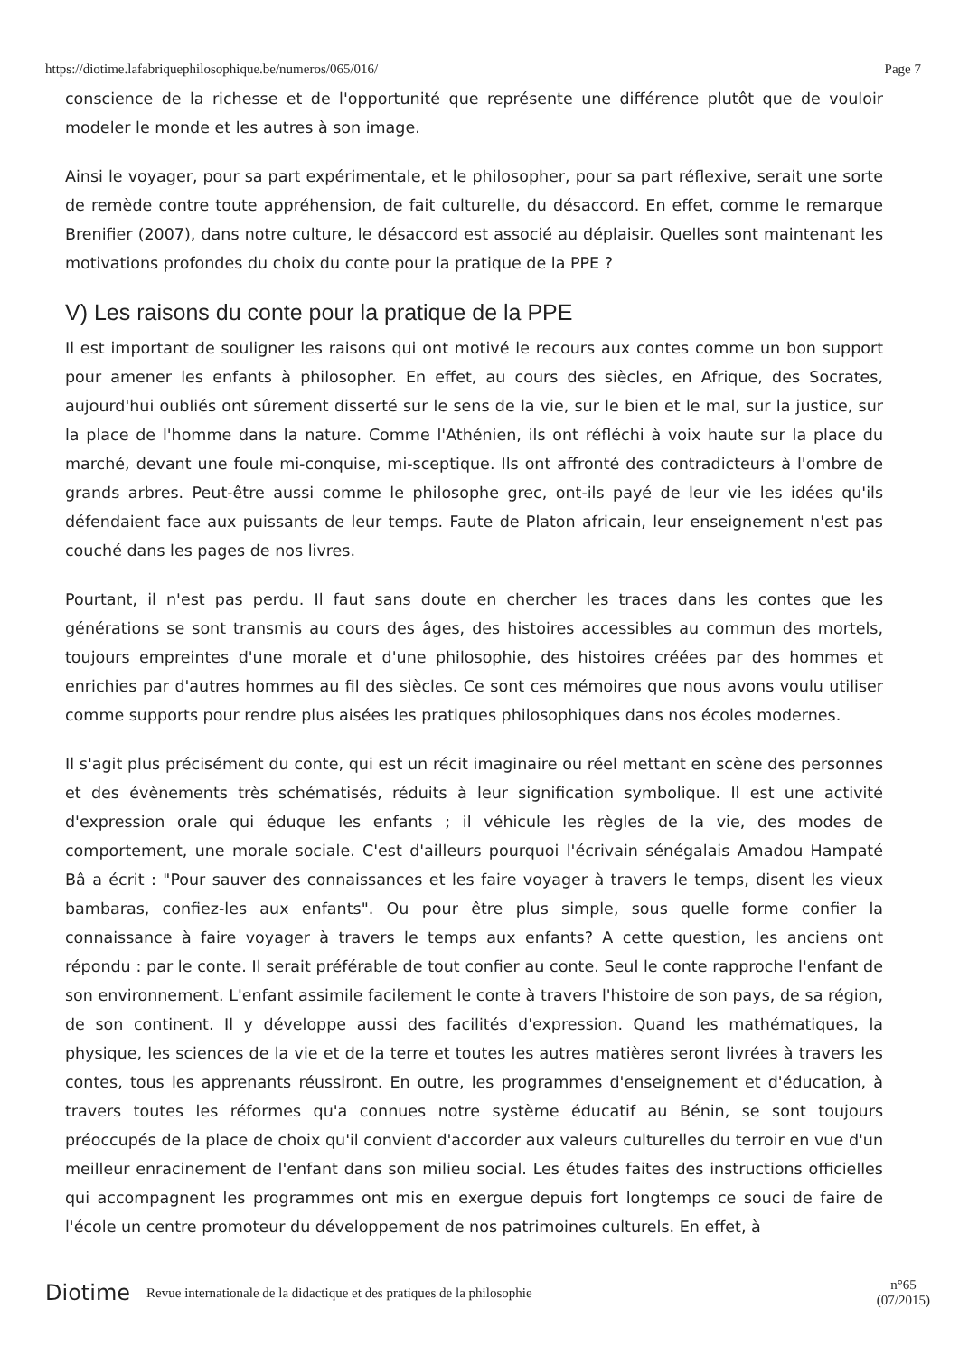https://diotime.lafabriquephilosophique.be/numeros/065/016/ Page 7
conscience de la richesse et de l'opportunité que représente une différence plutôt que de vouloir modeler le monde et les autres à son image.
Ainsi le voyager, pour sa part expérimentale, et le philosopher, pour sa part réflexive, serait une sorte de remède contre toute appréhension, de fait culturelle, du désaccord. En effet, comme le remarque Brenifier (2007), dans notre culture, le désaccord est associé au déplaisir. Quelles sont maintenant les motivations profondes du choix du conte pour la pratique de la PPE ?
V) Les raisons du conte pour la pratique de la PPE
Il est important de souligner les raisons qui ont motivé le recours aux contes comme un bon support pour amener les enfants à philosopher. En effet, au cours des siècles, en Afrique, des Socrates, aujourd'hui oubliés ont sûrement disserté sur le sens de la vie, sur le bien et le mal, sur la justice, sur la place de l'homme dans la nature. Comme l'Athénien, ils ont réfléchi à voix haute sur la place du marché, devant une foule mi-conquise, mi-sceptique. Ils ont affronté des contradicteurs à l'ombre de grands arbres. Peut-être aussi comme le philosophe grec, ont-ils payé de leur vie les idées qu'ils défendaient face aux puissants de leur temps. Faute de Platon africain, leur enseignement n'est pas couché dans les pages de nos livres.
Pourtant, il n'est pas perdu. Il faut sans doute en chercher les traces dans les contes que les générations se sont transmis au cours des âges, des histoires accessibles au commun des mortels, toujours empreintes d'une morale et d'une philosophie, des histoires créées par des hommes et enrichies par d'autres hommes au fil des siècles. Ce sont ces mémoires que nous avons voulu utiliser comme supports pour rendre plus aisées les pratiques philosophiques dans nos écoles modernes.
Il s'agit plus précisément du conte, qui est un récit imaginaire ou réel mettant en scène des personnes et des évènements très schématisés, réduits à leur signification symbolique. Il est une activité d'expression orale qui éduque les enfants ; il véhicule les règles de la vie, des modes de comportement, une morale sociale. C'est d'ailleurs pourquoi l'écrivain sénégalais Amadou Hampaté Bâ a écrit : "Pour sauver des connaissances et les faire voyager à travers le temps, disent les vieux bambaras, confiez-les aux enfants". Ou pour être plus simple, sous quelle forme confier la connaissance à faire voyager à travers le temps aux enfants? A cette question, les anciens ont répondu : par le conte. Il serait préférable de tout confier au conte. Seul le conte rapproche l'enfant de son environnement. L'enfant assimile facilement le conte à travers l'histoire de son pays, de sa région, de son continent. Il y développe aussi des facilités d'expression. Quand les mathématiques, la physique, les sciences de la vie et de la terre et toutes les autres matières seront livrées à travers les contes, tous les apprenants réussiront. En outre, les programmes d'enseignement et d'éducation, à travers toutes les réformes qu'a connues notre système éducatif au Bénin, se sont toujours préoccupés de la place de choix qu'il convient d'accorder aux valeurs culturelles du terroir en vue d'un meilleur enracinement de l'enfant dans son milieu social. Les études faites des instructions officielles qui accompagnent les programmes ont mis en exergue depuis fort longtemps ce souci de faire de l'école un centre promoteur du développement de nos patrimoines culturels. En effet, à
Diotime Revue internationale de la didactique et des pratiques de la philosophie n°65
(07/2015)